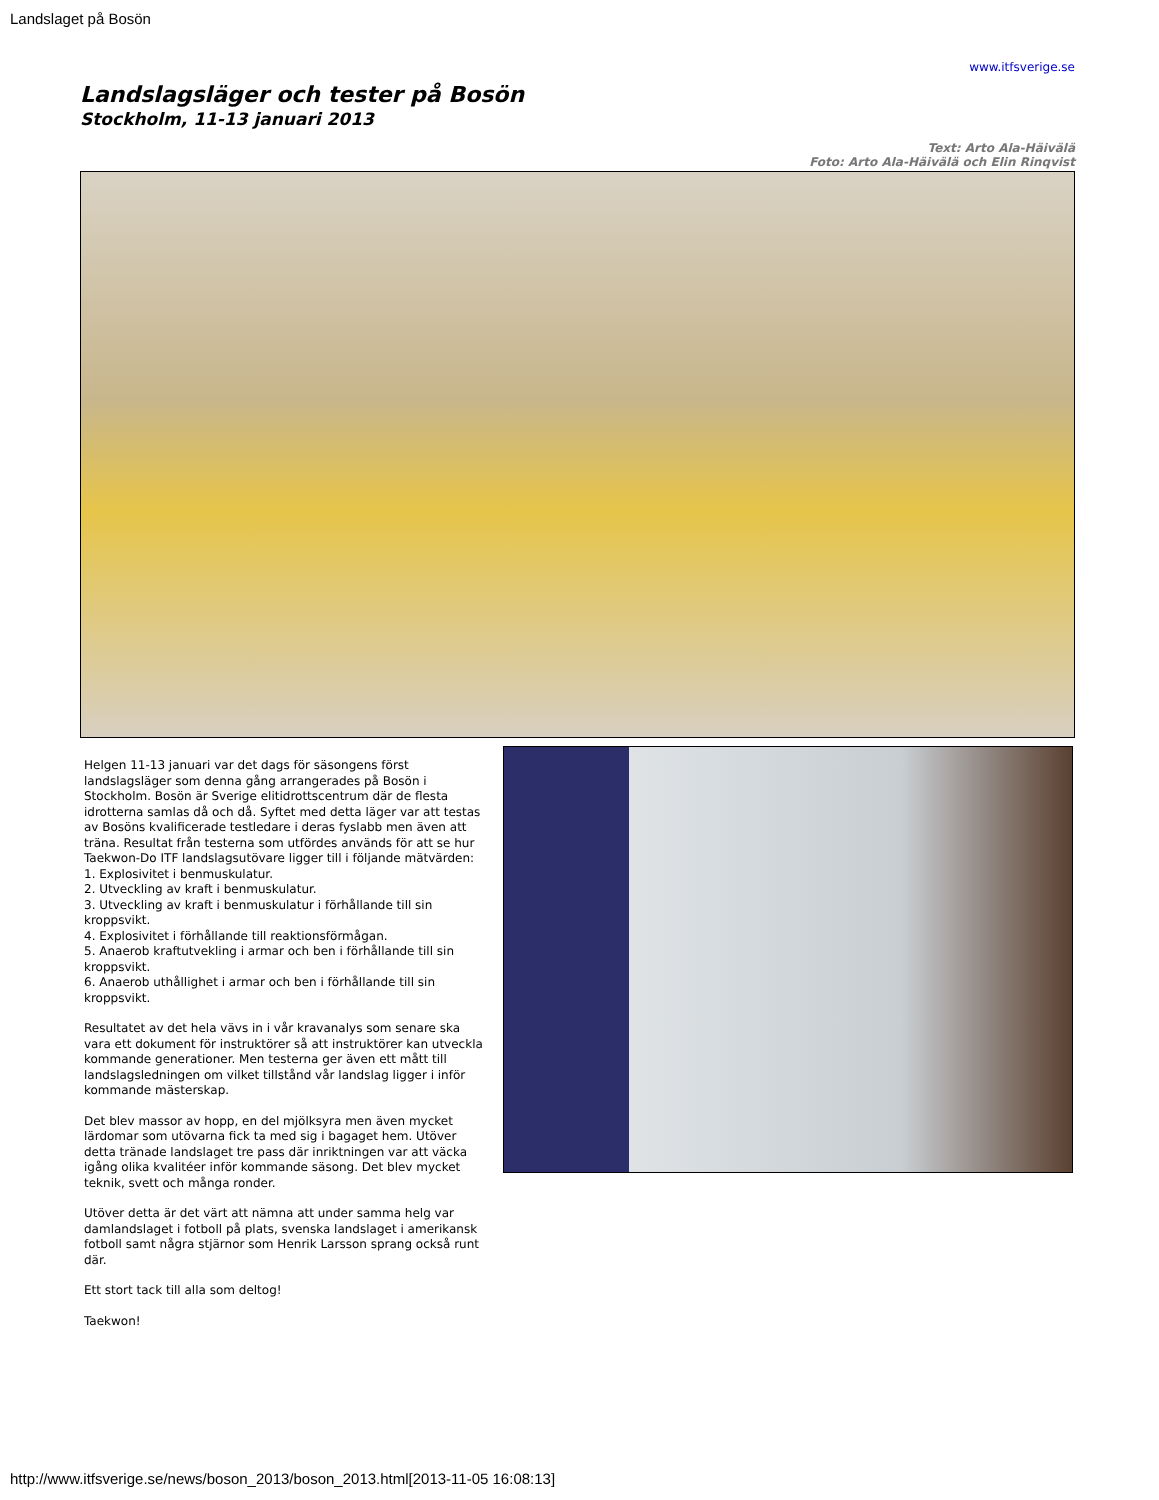Landslaget på Bosön
www.itfsverige.se
Landslagsläger och tester på Bosön
Stockholm, 11-13 januari 2013
Text: Arto Ala-Häivälä
Foto: Arto Ala-Häivälä och Elin Rinqvist
Helgen 11-13 januari var det dags för säsongens först landslagsläger som denna gång arrangerades på Bosön i Stockholm. Bosön är Sverige elitidrottscentrum där de flesta idrotterna samlas då och då. Syftet med detta läger var att testas av Bosöns kvalificerade testledare i deras fyslabb men även att träna. Resultat från testerna som utfördes används för att se hur Taekwon-Do ITF landslagsutövare ligger till i följande mätvärden:
1. Explosivitet i benmuskulatur.
2. Utveckling av kraft i benmuskulatur.
3. Utveckling av kraft i benmuskulatur i förhållande till sin kroppsvikt.
4. Explosivitet i förhållande till reaktionsförmågan.
5. Anaerob kraftutvekling i armar och ben i förhållande till sin kroppsvikt.
6. Anaerob uthållighet i armar och ben i förhållande till sin kroppsvikt.
Resultatet av det hela vävs in i vår kravanalys som senare ska vara ett dokument för instruktörer så att instruktörer kan utveckla kommande generationer. Men testerna ger även ett mått till landslagsledningen om vilket tillstånd vår landslag ligger i inför
kommande mästerskap.
Det blev massor av hopp, en del mjölksyra men även mycket lärdomar som utövarna fick ta med sig i bagaget hem. Utöver detta tränade landslaget tre pass där inriktningen var att väcka igång olika kvalitéer inför kommande säsong. Det blev mycket teknik, svett och många ronder.
Utöver detta är det värt att nämna att under samma helg var damlandslaget i fotboll på plats, svenska landslaget i amerikansk fotboll samt några stjärnor som Henrik Larsson sprang också runt där.
Ett stort tack till alla som deltog!
Taekwon!
http://www.itfsverige.se/news/boson_2013/boson_2013.html[2013-11-05 16:08:13]